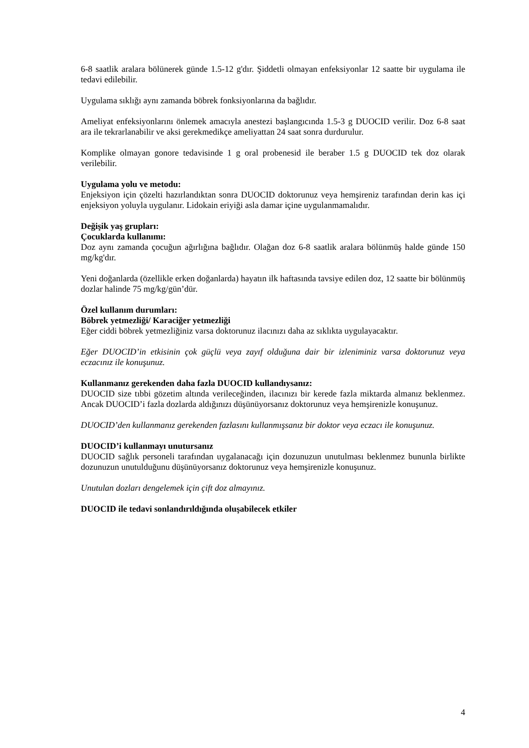6-8 saatlik aralara bölünerek günde 1.5-12 g'dır. Şiddetli olmayan enfeksiyonlar 12 saatte bir uygulama ile tedavi edilebilir.
Uygulama sıklığı aynı zamanda böbrek fonksiyonlarına da bağlıdır.
Ameliyat enfeksiyonlarını önlemek amacıyla anestezi başlangıcında 1.5-3 g DUOCID verilir. Doz 6-8 saat ara ile tekrarlanabilir ve aksi gerekmedikçe ameliyattan 24 saat sonra durdurulur.
Komplike olmayan gonore tedavisinde 1 g oral probenesid ile beraber 1.5 g DUOCID tek doz olarak verilebilir.
Uygulama yolu ve metodu:
Enjeksiyon için çözelti hazırlandıktan sonra DUOCID doktorunuz veya hemşireniz tarafından derin kas içi enjeksiyon yoluyla uygulanır. Lidokain eriyiği asla damar içine uygulanmamalıdır.
Değişik yaş grupları:
Çocuklarda kullanımı:
Doz aynı zamanda çocuğun ağırlığına bağlıdır. Olağan doz 6-8 saatlik aralara bölünmüş halde günde 150 mg/kg'dır.
Yeni doğanlarda (özellikle erken doğanlarda) hayatın ilk haftasında tavsiye edilen doz, 12 saatte bir bölünmüş dozlar halinde 75 mg/kg/gün’dür.
Özel kullanım durumları:
Böbrek yetmezliği/ Karaciğer yetmezliği
Eğer ciddi böbrek yetmezliğiniz varsa doktorunuz ilacınızı daha az sıklıkta uygulayacaktır.
Eğer DUOCID’in etkisinin çok güçlü veya zayıf olduğuna dair bir izleniminiz varsa doktorunuz veya eczacınız ile konuşunuz.
Kullanmanız gerekenden daha fazla DUOCID kullandıysanız:
DUOCID size tıbbi gözetim altında verileceğinden, ilacınızı bir kerede fazla miktarda almanız beklenmez. Ancak DUOCID’i fazla dozlarda aldığınızı düşünüyorsanız doktorunuz veya hemşirenizle konuşunuz.
DUOCID’den kullanmanız gerekenden fazlasını kullanmışsanız bir doktor veya eczacı ile konuşunuz.
DUOCID’i kullanmayı unutursanız
DUOCID sağlık personeli tarafından uygalanacağı için dozunuzun unutulması beklenmez bununla birlikte dozunuzun unutulduğunu düşünüyorsanız doktorunuz veya hemşirenizle konuşunuz.
Unutulan dozları dengelemek için çift doz almayınız.
DUOCID ile tedavi sonlandırıldığında oluşabilecek etkiler
4